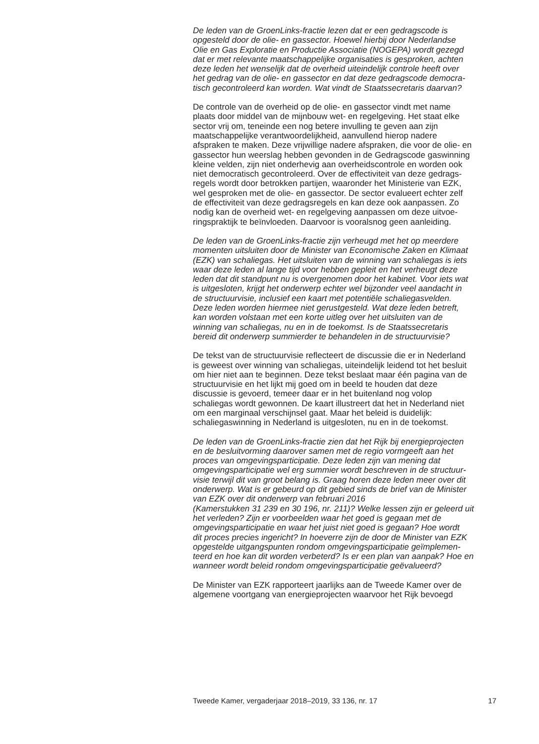De leden van de GroenLinks-fractie lezen dat er een gedragscode is
opgesteld door de olie- en gassector. Hoewel hierbij door Nederlandse
Olie en Gas Exploratie en Productie Associatie (NOGEPA) wordt gezegd
dat er met relevante maatschappelijke organisaties is gesproken, achten
deze leden het wenselijk dat de overheid uiteindelijk controle heeft over
het gedrag van de olie- en gassector en dat deze gedragscode democra-
tisch gecontroleerd kan worden. Wat vindt de Staatssecretaris daarvan?
De controle van de overheid op de olie- en gassector vindt met name
plaats door middel van de mijnbouw wet- en regelgeving. Het staat elke
sector vrij om, teneinde een nog betere invulling te geven aan zijn
maatschappelijke verantwoordelijkheid, aanvullend hierop nadere
afspraken te maken. Deze vrijwillige nadere afspraken, die voor de olie- en
gassector hun weerslag hebben gevonden in de Gedragscode gaswinning
kleine velden, zijn niet onderhevig aan overheidscontrole en worden ook
niet democratisch gecontroleerd. Over de effectiviteit van deze gedrags-
regels wordt door betrokken partijen, waaronder het Ministerie van EZK,
wel gesproken met de olie- en gassector. De sector evalueert echter zelf
de effectiviteit van deze gedragsregels en kan deze ook aanpassen. Zo
nodig kan de overheid wet- en regelgeving aanpassen om deze uitvoe-
ringspraktijk te beïnvloeden. Daarvoor is vooralsnog geen aanleiding.
De leden van de GroenLinks-fractie zijn verheugd met het op meerdere
momenten uitsluiten door de Minister van Economische Zaken en Klimaat
(EZK) van schaliegas. Het uitsluiten van de winning van schaliegas is iets
waar deze leden al lange tijd voor hebben gepleit en het verheugt deze
leden dat dit standpunt nu is overgenomen door het kabinet. Voor iets wat
is uitgesloten, krijgt het onderwerp echter wel bijzonder veel aandacht in
de structuurvisie, inclusief een kaart met potentiële schaliegasvelden.
Deze leden worden hiermee niet gerustgesteld. Wat deze leden betreft,
kan worden volstaan met een korte uitleg over het uitsluiten van de
winning van schaliegas, nu en in de toekomst. Is de Staatssecretaris
bereid dit onderwerp summierder te behandelen in de structuurvisie?
De tekst van de structuurvisie reflecteert de discussie die er in Nederland
is geweest over winning van schaliegas, uiteindelijk leidend tot het besluit
om hier niet aan te beginnen. Deze tekst beslaat maar één pagina van de
structuurvisie en het lijkt mij goed om in beeld te houden dat deze
discussie is gevoerd, temeer daar er in het buitenland nog volop
schaliegas wordt gewonnen. De kaart illustreert dat het in Nederland niet
om een marginaal verschijnsel gaat. Maar het beleid is duidelijk:
schaliegaswinning in Nederland is uitgesloten, nu en in de toekomst.
De leden van de GroenLinks-fractie zien dat het Rijk bij energieprojecten
en de besluitvorming daarover samen met de regio vormgeeft aan het
proces van omgevingsparticipatie. Deze leden zijn van mening dat
omgevingsparticipatie wel erg summier wordt beschreven in de structuur-
visie terwijl dit van groot belang is. Graag horen deze leden meer over dit
onderwerp. Wat is er gebeurd op dit gebied sinds de brief van de Minister
van EZK over dit onderwerp van februari 2016
(Kamerstukken 31 239 en 30 196, nr. 211)? Welke lessen zijn er geleerd uit
het verleden? Zijn er voorbeelden waar het goed is gegaan met de
omgevingsparticipatie en waar het juist niet goed is gegaan? Hoe wordt
dit proces precies ingericht? In hoeverre zijn de door de Minister van EZK
opgestelde uitgangspunten rondom omgevingsparticipatie geïmplemen-
teerd en hoe kan dit worden verbeterd? Is er een plan van aanpak? Hoe en
wanneer wordt beleid rondom omgevingsparticipatie geëvalueerd?
De Minister van EZK rapporteert jaarlijks aan de Tweede Kamer over de
algemene voortgang van energieprojecten waarvoor het Rijk bevoegd
Tweede Kamer, vergaderjaar 2018–2019, 33 136, nr. 17 17